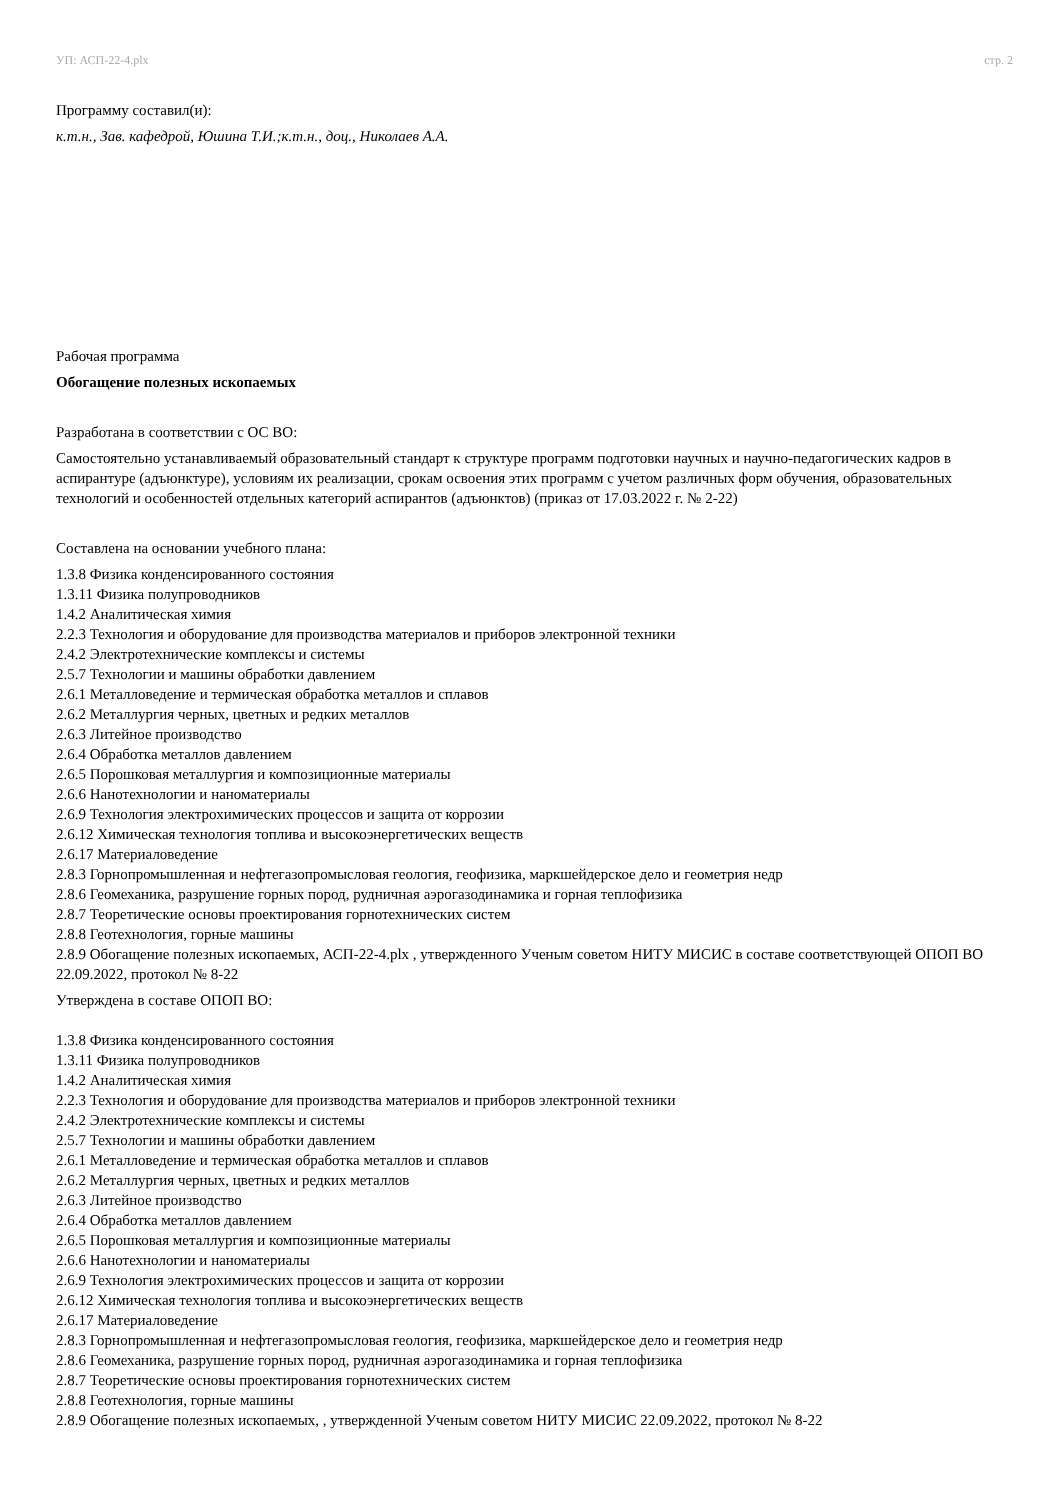УП: АСП-22-4.plx стр. 2
Программу составил(и):
к.т.н., Зав. кафедрой, Юшина Т.И.;к.т.н., доц., Николаев А.А.
Рабочая программа
Обогащение полезных ископаемых
Разработана в соответствии с ОС ВО:
Самостоятельно устанавливаемый образовательный стандарт к структуре программ подготовки научных и научно-педагогических кадров в аспирантуре (адъюнктуре), условиям их реализации, срокам освоения этих программ с учетом различных форм обучения, образовательных технологий и особенностей отдельных категорий аспирантов (адъюнктов) (приказ от 17.03.2022 г. № 2-22)
Составлена на основании учебного плана:
1.3.8 Физика конденсированного состояния
1.3.11 Физика полупроводников
1.4.2 Аналитическая химия
2.2.3 Технология и оборудование для производства материалов и приборов электронной техники
2.4.2 Электротехнические комплексы и системы
2.5.7 Технологии и машины обработки давлением
2.6.1 Металловедение и термическая обработка металлов и сплавов
2.6.2 Металлургия черных, цветных и редких металлов
2.6.3 Литейное производство
2.6.4 Обработка металлов давлением
2.6.5 Порошковая металлургия и композиционные материалы
2.6.6 Нанотехнологии и наноматериалы
2.6.9 Технология электрохимических процессов и защита от коррозии
2.6.12 Химическая технология топлива и высокоэнергетических веществ
2.6.17 Материаловедение
2.8.3 Горнопромышленная и нефтегазопромысловая геология, геофизика, маркшейдерское дело и геометрия недр
2.8.6 Геомеханика, разрушение горных пород, рудничная аэрогазодинамика и горная теплофизика
2.8.7 Теоретические основы проектирования горнотехнических систем
2.8.8 Геотехнология, горные машины
2.8.9 Обогащение полезных ископаемых, АСП-22-4.plx , утвержденного Ученым советом НИТУ МИСИС в составе соответствующей ОПОП ВО 22.09.2022, протокол № 8-22
Утверждена в составе ОПОП ВО:
1.3.8 Физика конденсированного состояния
1.3.11 Физика полупроводников
1.4.2 Аналитическая химия
2.2.3 Технология и оборудование для производства материалов и приборов электронной техники
2.4.2 Электротехнические комплексы и системы
2.5.7 Технологии и машины обработки давлением
2.6.1 Металловедение и термическая обработка металлов и сплавов
2.6.2 Металлургия черных, цветных и редких металлов
2.6.3 Литейное производство
2.6.4 Обработка металлов давлением
2.6.5 Порошковая металлургия и композиционные материалы
2.6.6 Нанотехнологии и наноматериалы
2.6.9 Технология электрохимических процессов и защита от коррозии
2.6.12 Химическая технология топлива и высокоэнергетических веществ
2.6.17 Материаловедение
2.8.3 Горнопромышленная и нефтегазопромысловая геология, геофизика, маркшейдерское дело и геометрия недр
2.8.6 Геомеханика, разрушение горных пород, рудничная аэрогазодинамика и горная теплофизика
2.8.7 Теоретические основы проектирования горнотехнических систем
2.8.8 Геотехнология, горные машины
2.8.9 Обогащение полезных ископаемых, , утвержденной Ученым советом НИТУ МИСИС 22.09.2022, протокол № 8-22